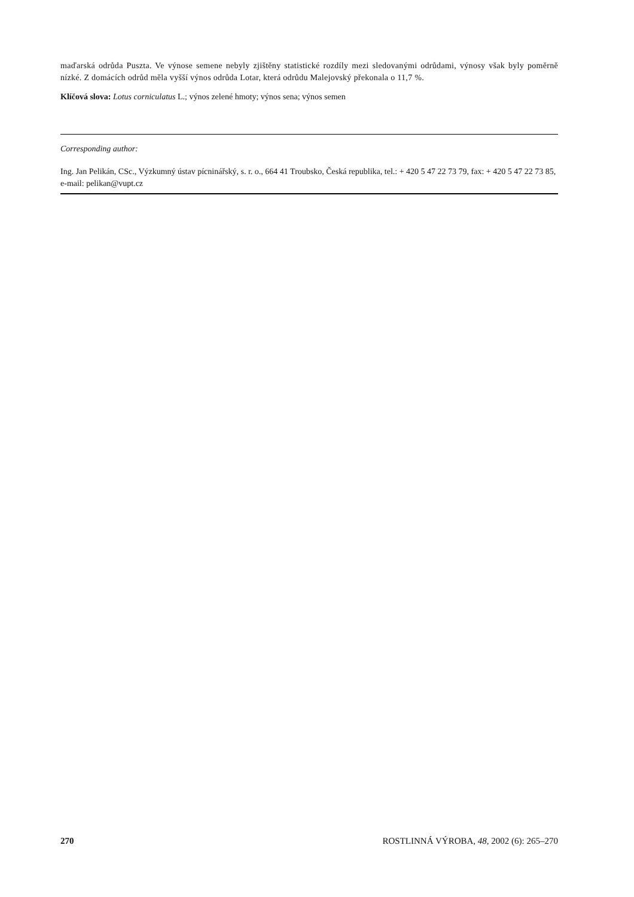maďarská odrůda Puszta. Ve výnose semene nebyly zjištěny statistické rozdíly mezi sledovanými odrůdami, výnosy však byly poměrně nízké. Z domácích odrůd měla vyšší výnos odrůda Lotar, která odrůdu Malejovský překonala o 11,7 %.
Klíčová slova: Lotus corniculatus L.; výnos zelené hmoty; výnos sena; výnos semen
Corresponding author:
Ing. Jan Pelikán, CSc., Výzkumný ústav pícninářský, s. r. o., 664 41 Troubsko, Česká republika, tel.: + 420 5 47 22 73 79, fax: + 420 5 47 22 73 85, e-mail: pelikan@vupt.cz
270 ROSTLINNÁ VÝROBA, 48, 2002 (6): 265–270